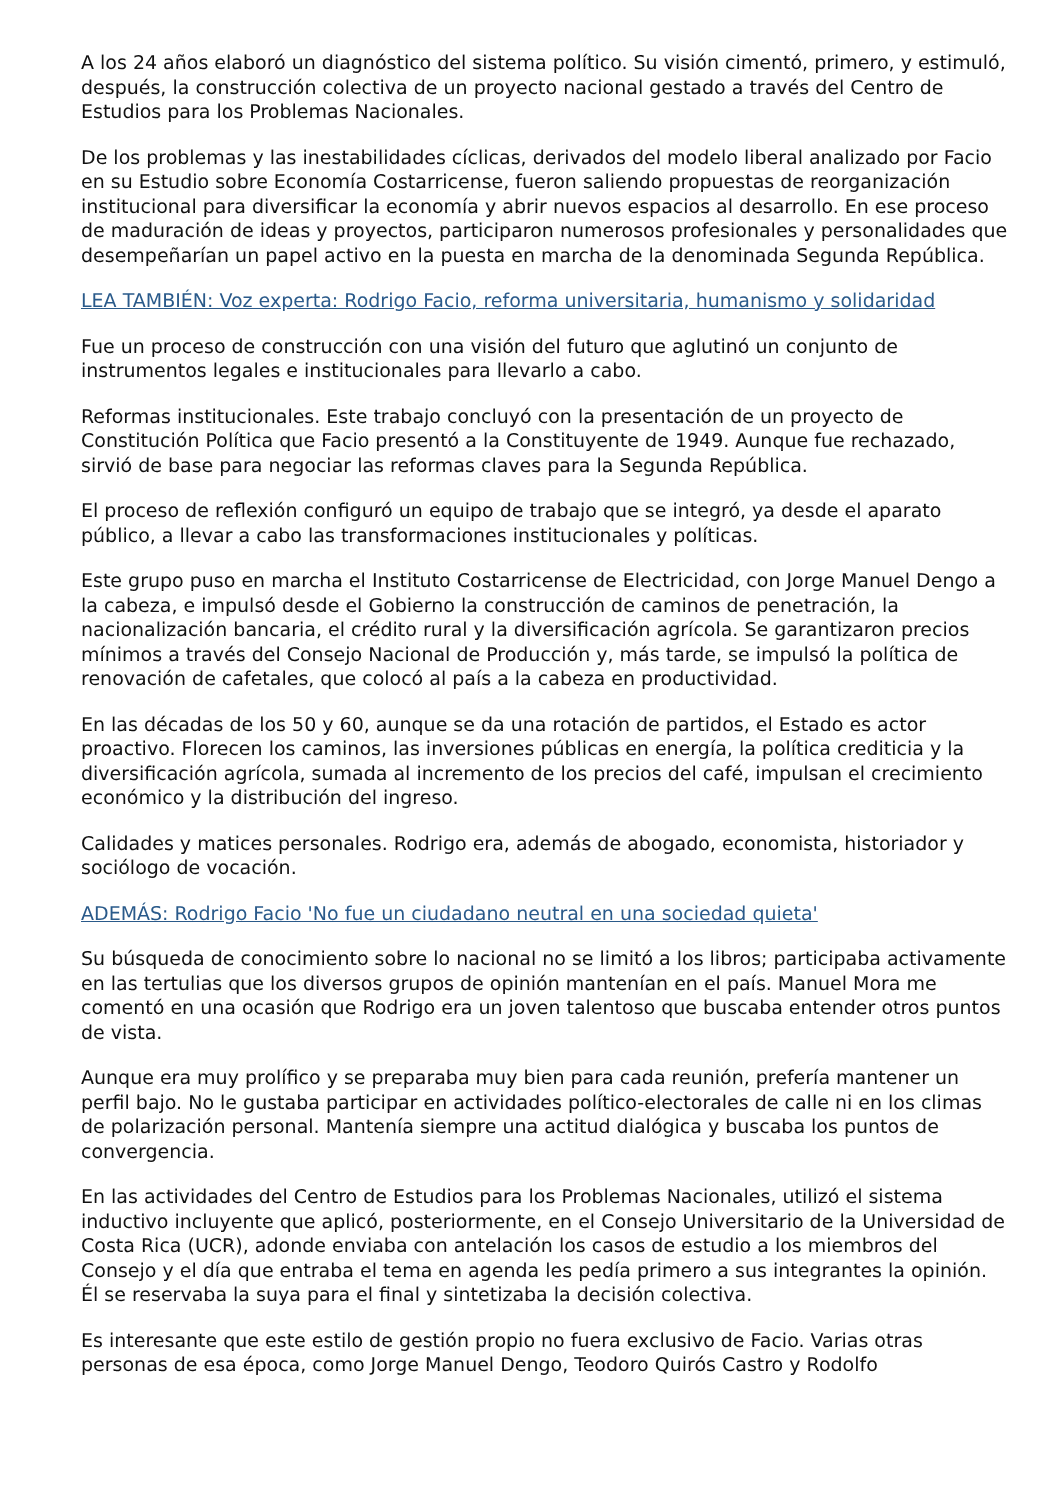A los 24 años elaboró un diagnóstico del sistema político. Su visión cimentó, primero, y estimuló, después, la construcción colectiva de un proyecto nacional gestado a través del Centro de Estudios para los Problemas Nacionales.
De los problemas y las inestabilidades cíclicas, derivados del modelo liberal analizado por Facio en su Estudio sobre Economía Costarricense, fueron saliendo propuestas de reorganización institucional para diversificar la economía y abrir nuevos espacios al desarrollo. En ese proceso de maduración de ideas y proyectos, participaron numerosos profesionales y personalidades que desempeñarían un papel activo en la puesta en marcha de la denominada Segunda República.
LEA TAMBIÉN: Voz experta: Rodrigo Facio, reforma universitaria, humanismo y solidaridad
Fue un proceso de construcción con una visión del futuro que aglutinó un conjunto de instrumentos legales e institucionales para llevarlo a cabo.
Reformas institucionales. Este trabajo concluyó con la presentación de un proyecto de Constitución Política que Facio presentó a la Constituyente de 1949. Aunque fue rechazado, sirvió de base para negociar las reformas claves para la Segunda República.
El proceso de reflexión configuró un equipo de trabajo que se integró, ya desde el aparato público, a llevar a cabo las transformaciones institucionales y políticas.
Este grupo puso en marcha el Instituto Costarricense de Electricidad, con Jorge Manuel Dengo a la cabeza, e impulsó desde el Gobierno la construcción de caminos de penetración, la nacionalización bancaria, el crédito rural y la diversificación agrícola. Se garantizaron precios mínimos a través del Consejo Nacional de Producción y, más tarde, se impulsó la política de renovación de cafetales, que colocó al país a la cabeza en productividad.
En las décadas de los 50 y 60, aunque se da una rotación de partidos, el Estado es actor proactivo. Florecen los caminos, las inversiones públicas en energía, la política crediticia y la diversificación agrícola, sumada al incremento de los precios del café, impulsan el crecimiento económico y la distribución del ingreso.
Calidades y matices personales. Rodrigo era, además de abogado, economista, historiador y sociólogo de vocación.
ADEMÁS: Rodrigo Facio 'No fue un ciudadano neutral en una sociedad quieta'
Su búsqueda de conocimiento sobre lo nacional no se limitó a los libros; participaba activamente en las tertulias que los diversos grupos de opinión mantenían en el país. Manuel Mora me comentó en una ocasión que Rodrigo era un joven talentoso que buscaba entender otros puntos de vista.
Aunque era muy prolífico y se preparaba muy bien para cada reunión, prefería mantener un perfil bajo. No le gustaba participar en actividades político-electorales de calle ni en los climas de polarización personal. Mantenía siempre una actitud dialógica y buscaba los puntos de convergencia.
En las actividades del Centro de Estudios para los Problemas Nacionales, utilizó el sistema inductivo incluyente que aplicó, posteriormente, en el Consejo Universitario de la Universidad de Costa Rica (UCR), adonde enviaba con antelación los casos de estudio a los miembros del Consejo y el día que entraba el tema en agenda les pedía primero a sus integrantes la opinión. Él se reservaba la suya para el final y sintetizaba la decisión colectiva.
Es interesante que este estilo de gestión propio no fuera exclusivo de Facio. Varias otras personas de esa época, como Jorge Manuel Dengo, Teodoro Quirós Castro y Rodolfo